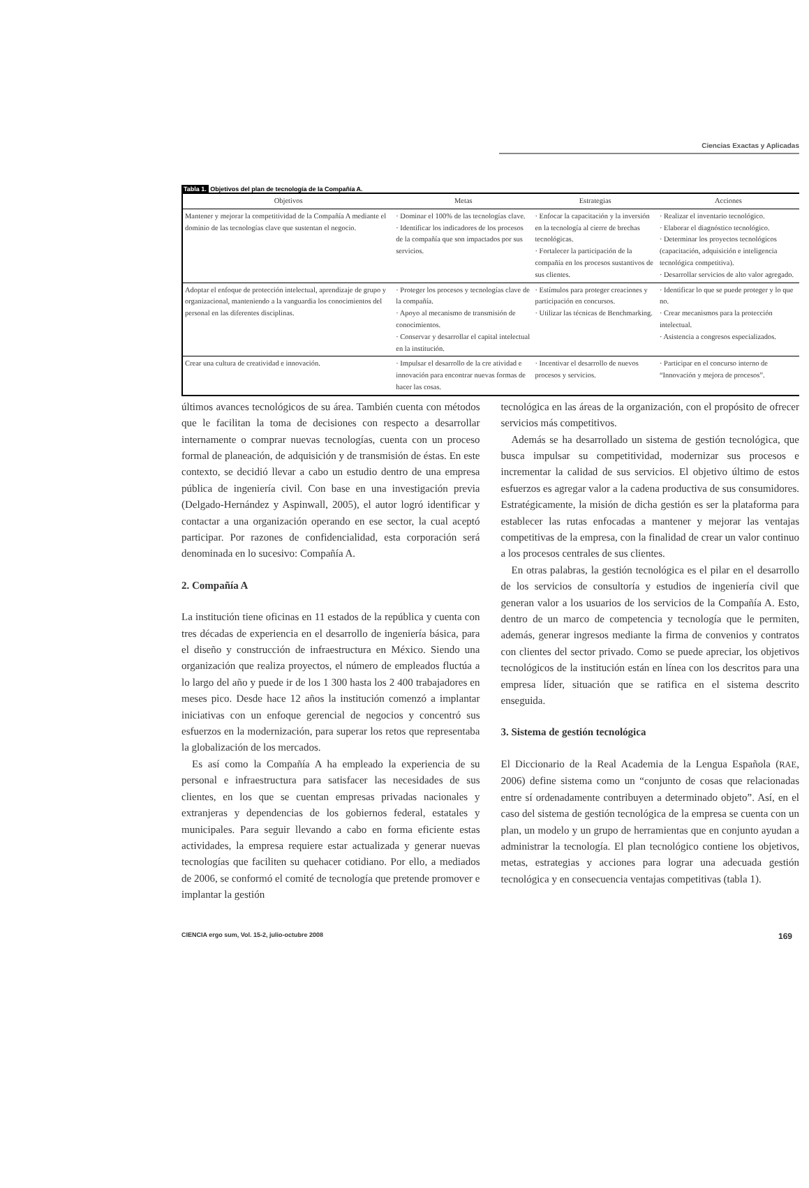Ciencias Exactas y Aplicadas
Tabla 1. Objetivos del plan de tecnología de la Compañía A.
| Objetivos | Metas | Estrategias | Acciones |
| --- | --- | --- | --- |
| Mantener y mejorar la competitividad de la Compañía A mediante el dominio de las tecnologías clave que sustentan el negocio. | · Dominar el 100% de las tecnologías clave. · Identificar los indicadores de los procesos de la compañía que son impactados por sus servicios. | · Enfocar la capacitación y la inversión en la tecnología al cierre de brechas tecnológicas. · Fortalecer la participación de la compañía en los procesos sustantivos de sus clientes. | · Realizar el inventario tecnológico. · Elaborar el diagnóstico tecnológico. · Determinar los proyectos tecnológicos (capacitación, adquisición e inteligencia tecnológica competitiva). · Desarrollar servicios de alto valor agregado. |
| Adoptar el enfoque de protección intelectual, aprendizaje de grupo y organizacional, manteniendo a la vanguardia los conocimientos del personal en las diferentes disciplinas. | · Proteger los procesos y tecnologías clave de la compañía. · Apoyo al mecanismo de transmisión de conocimientos. · Conservar y desarrollar el capital intelectual en la institución. | · Estímulos para proteger creaciones y participación en concursos. · Utilizar las técnicas de Benchmarking. | · Identificar lo que se puede proteger y lo que no. · Crear mecanismos para la protección intelectual. · Asistencia a congresos especializados. |
| Crear una cultura de creatividad e innovación. | · Impulsar el desarrollo de la cre atividad e innovación para encontrar nuevas formas de hacer las cosas. | · Incentivar el desarrollo de nuevos procesos y servicios. | · Participar en el concurso interno de “Innovación y mejora de procesos”. |
últimos avances tecnológicos de su área. También cuenta con métodos que le facilitan la toma de decisiones con respecto a desarrollar internamente o comprar nuevas tecnologías, cuenta con un proceso formal de planeación, de adquisición y de transmisión de éstas. En este contexto, se decidió llevar a cabo un estudio dentro de una empresa pública de ingeniería civil. Con base en una investigación previa (Delgado-Hernández y Aspinwall, 2005), el autor logró identificar y contactar a una organización operando en ese sector, la cual aceptó participar. Por razones de confidencialidad, esta corporación será denominada en lo sucesivo: Compañía A.
2. Compañía A
La institución tiene oficinas en 11 estados de la república y cuenta con tres décadas de experiencia en el desarrollo de ingeniería básica, para el diseño y construcción de infraestructura en México. Siendo una organización que realiza proyectos, el número de empleados fluctúa a lo largo del año y puede ir de los 1 300 hasta los 2 400 trabajadores en meses pico. Desde hace 12 años la institución comenzó a implantar iniciativas con un enfoque gerencial de negocios y concentró sus esfuerzos en la modernización, para superar los retos que representaba la globalización de los mercados.
Es así como la Compañía A ha empleado la experiencia de su personal e infraestructura para satisfacer las necesidades de sus clientes, en los que se cuentan empresas privadas nacionales y extranjeras y dependencias de los gobiernos federal, estatales y municipales. Para seguir llevando a cabo en forma eficiente estas actividades, la empresa requiere estar actualizada y generar nuevas tecnologías que faciliten su quehacer cotidiano. Por ello, a mediados de 2006, se conformó el comité de tecnología que pretende promover e implantar la gestión
tecnológica en las áreas de la organización, con el propósito de ofrecer servicios más competitivos.
Además se ha desarrollado un sistema de gestión tecnológica, que busca impulsar su competitividad, modernizar sus procesos e incrementar la calidad de sus servicios. El objetivo último de estos esfuerzos es agregar valor a la cadena productiva de sus consumidores. Estratégicamente, la misión de dicha gestión es ser la plataforma para establecer las rutas enfocadas a mantener y mejorar las ventajas competitivas de la empresa, con la finalidad de crear un valor continuo a los procesos centrales de sus clientes.
En otras palabras, la gestión tecnológica es el pilar en el desarrollo de los servicios de consultoría y estudios de ingeniería civil que generan valor a los usuarios de los servicios de la Compañía A. Esto, dentro de un marco de competencia y tecnología que le permiten, además, generar ingresos mediante la firma de convenios y contratos con clientes del sector privado. Como se puede apreciar, los objetivos tecnológicos de la institución están en línea con los descritos para una empresa líder, situación que se ratifica en el sistema descrito enseguida.
3. Sistema de gestión tecnológica
El Diccionario de la Real Academia de la Lengua Española (RAE, 2006) define sistema como un “conjunto de cosas que relacionadas entre sí ordenadamente contribuyen a determinado objeto”. Así, en el caso del sistema de gestión tecnológica de la empresa se cuenta con un plan, un modelo y un grupo de herramientas que en conjunto ayudan a administrar la tecnología. El plan tecnológico contiene los objetivos, metas, estrategias y acciones para lograr una adecuada gestión tecnológica y en consecuencia ventajas competitivas (tabla 1).
CIENCIA ergo sum, Vol. 15-2, julio-octubre 2008 169